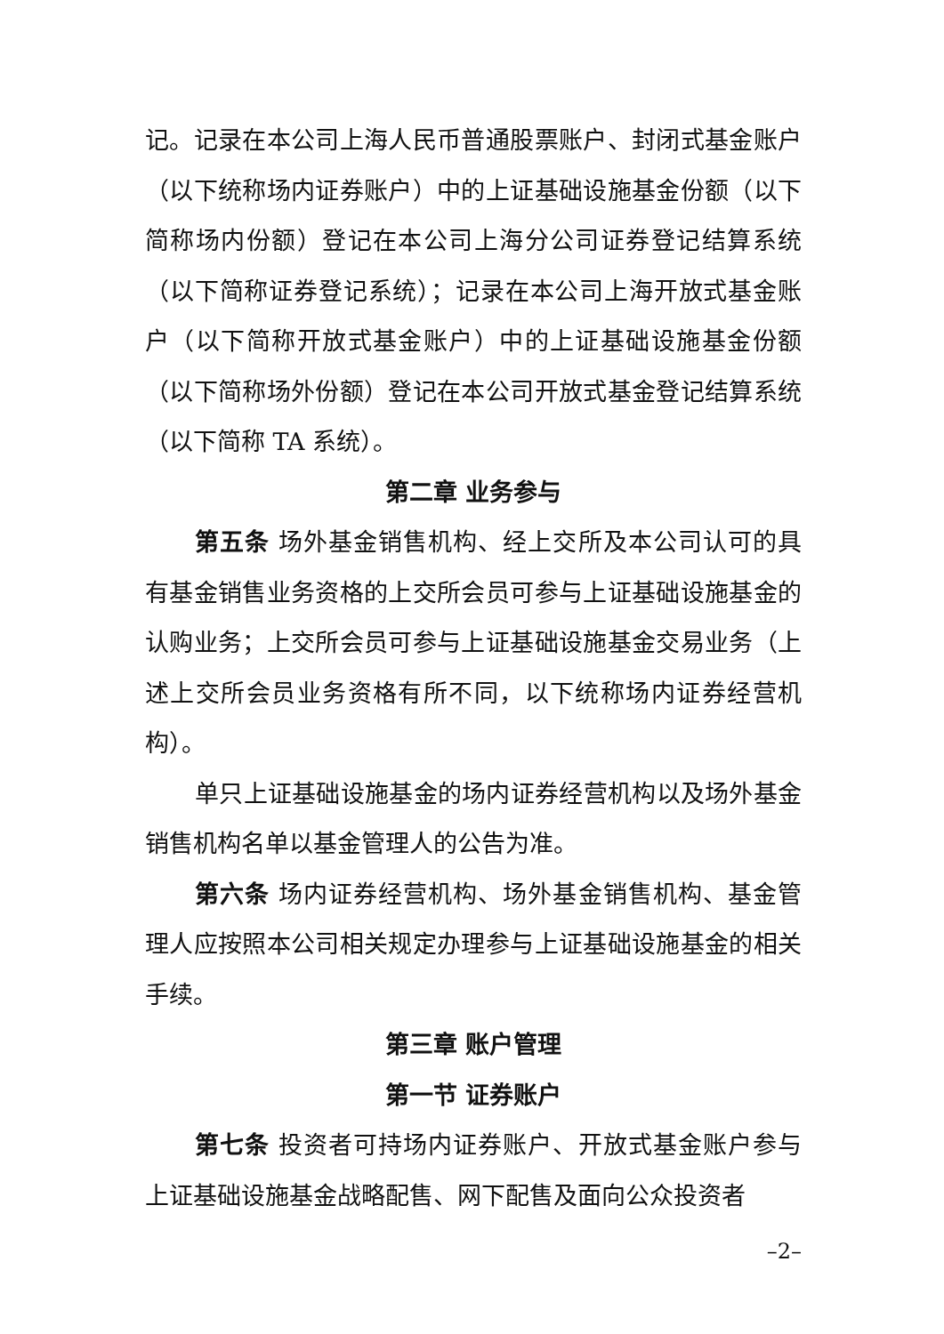记。记录在本公司上海人民币普通股票账户、封闭式基金账户（以下统称场内证券账户）中的上证基础设施基金份额（以下简称场内份额）登记在本公司上海分公司证券登记结算系统（以下简称证券登记系统）；记录在本公司上海开放式基金账户（以下简称开放式基金账户）中的上证基础设施基金份额（以下简称场外份额）登记在本公司开放式基金登记结算系统（以下简称 TA 系统）。
第二章 业务参与
第五条 场外基金销售机构、经上交所及本公司认可的具有基金销售业务资格的上交所会员可参与上证基础设施基金的认购业务；上交所会员可参与上证基础设施基金交易业务（上述上交所会员业务资格有所不同，以下统称场内证券经营机构）。
单只上证基础设施基金的场内证券经营机构以及场外基金销售机构名单以基金管理人的公告为准。
第六条 场内证券经营机构、场外基金销售机构、基金管理人应按照本公司相关规定办理参与上证基础设施基金的相关手续。
第三章 账户管理
第一节 证券账户
第七条 投资者可持场内证券账户、开放式基金账户参与上证基础设施基金战略配售、网下配售及面向公众投资者
–2–